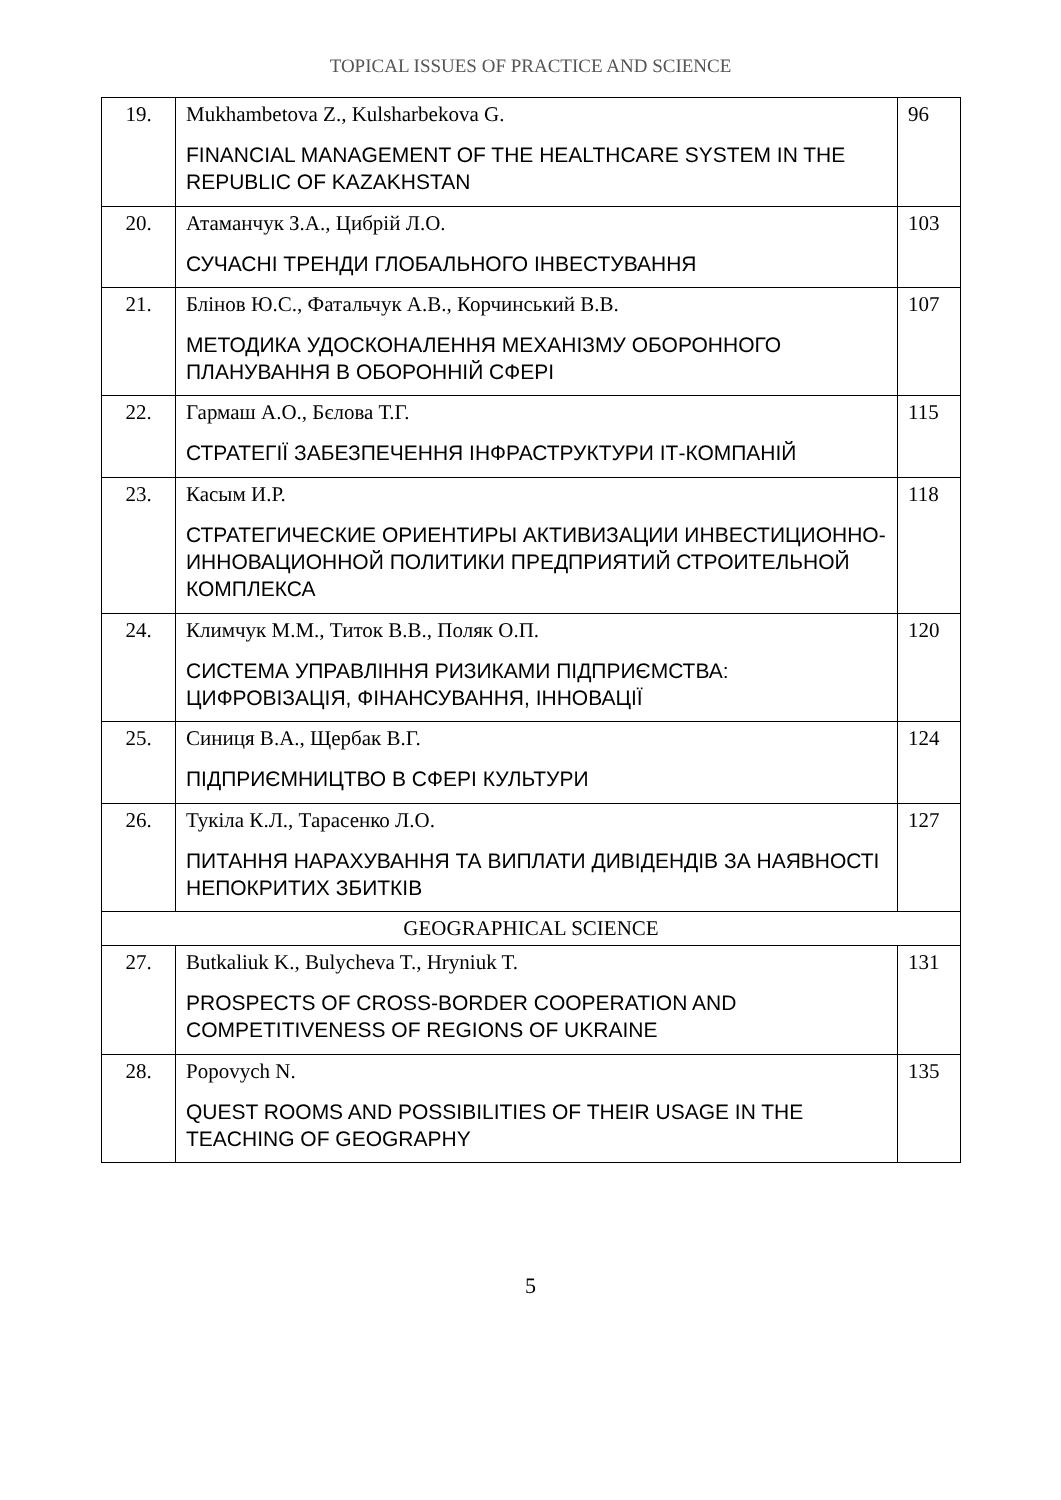TOPICAL ISSUES OF PRACTICE AND SCIENCE
| 19. | Mukhambetova Z., Kulsharbekova G. FINANCIAL MANAGEMENT OF THE HEALTHCARE SYSTEM IN THE REPUBLIC OF KAZAKHSTAN | 96 |
| 20. | Атаманчук З.А., Цибрій Л.О. СУЧАСНІ ТРЕНДИ ГЛОБАЛЬНОГО ІНВЕСТУВАННЯ | 103 |
| 21. | Блінов Ю.С., Фатальчук А.В., Корчинський В.В. МЕТОДИКА УДОСКОНАЛЕННЯ МЕХАНІЗМУ ОБОРОННОГО ПЛАНУВАННЯ В ОБОРОННІЙ СФЕРІ | 107 |
| 22. | Гармаш А.О., Бєлова Т.Г. СТРАТЕГІЇ ЗАБЕЗПЕЧЕННЯ ІНФРАСТРУКТУРИ ІТ-КОМПАНІЙ | 115 |
| 23. | Касым И.Р. СТРАТЕГИЧЕСКИЕ ОРИЕНТИРЫ АКТИВИЗАЦИИ ИНВЕСТИЦИОННО-ИННОВАЦИОННОЙ ПОЛИТИКИ ПРЕДПРИЯТИЙ СТРОИТЕЛЬНОЙ КОМПЛЕКСА | 118 |
| 24. | Климчук М.М., Титок В.В., Поляк О.П. СИСТЕМА УПРАВЛІННЯ РИЗИКАМИ ПІДПРИЄМСТВА: ЦИФРОВІЗАЦІЯ, ФІНАНСУВАННЯ, ІННОВАЦІЇ | 120 |
| 25. | Синиця В.А., Щербак В.Г. ПІДПРИЄМНИЦТВО В СФЕРІ КУЛЬТУРИ | 124 |
| 26. | Тукіла К.Л., Тарасенко Л.О. ПИТАННЯ НАРАХУВАННЯ ТА ВИПЛАТИ ДИВІДЕНДІВ ЗА НАЯВНОСТІ НЕПОКРИТИХ ЗБИТКІВ | 127 |
| GEOGRAPHICAL SCIENCE | | |
| 27. | Butkaliuk K., Bulycheva T., Hryniuk T. PROSPECTS OF CROSS-BORDER COOPERATION AND COMPETITIVENESS OF REGIONS OF UKRAINE | 131 |
| 28. | Popovych N. QUEST ROOMS AND POSSIBILITIES OF THEIR USAGE IN THE TEACHING OF GEOGRAPHY | 135 |
5